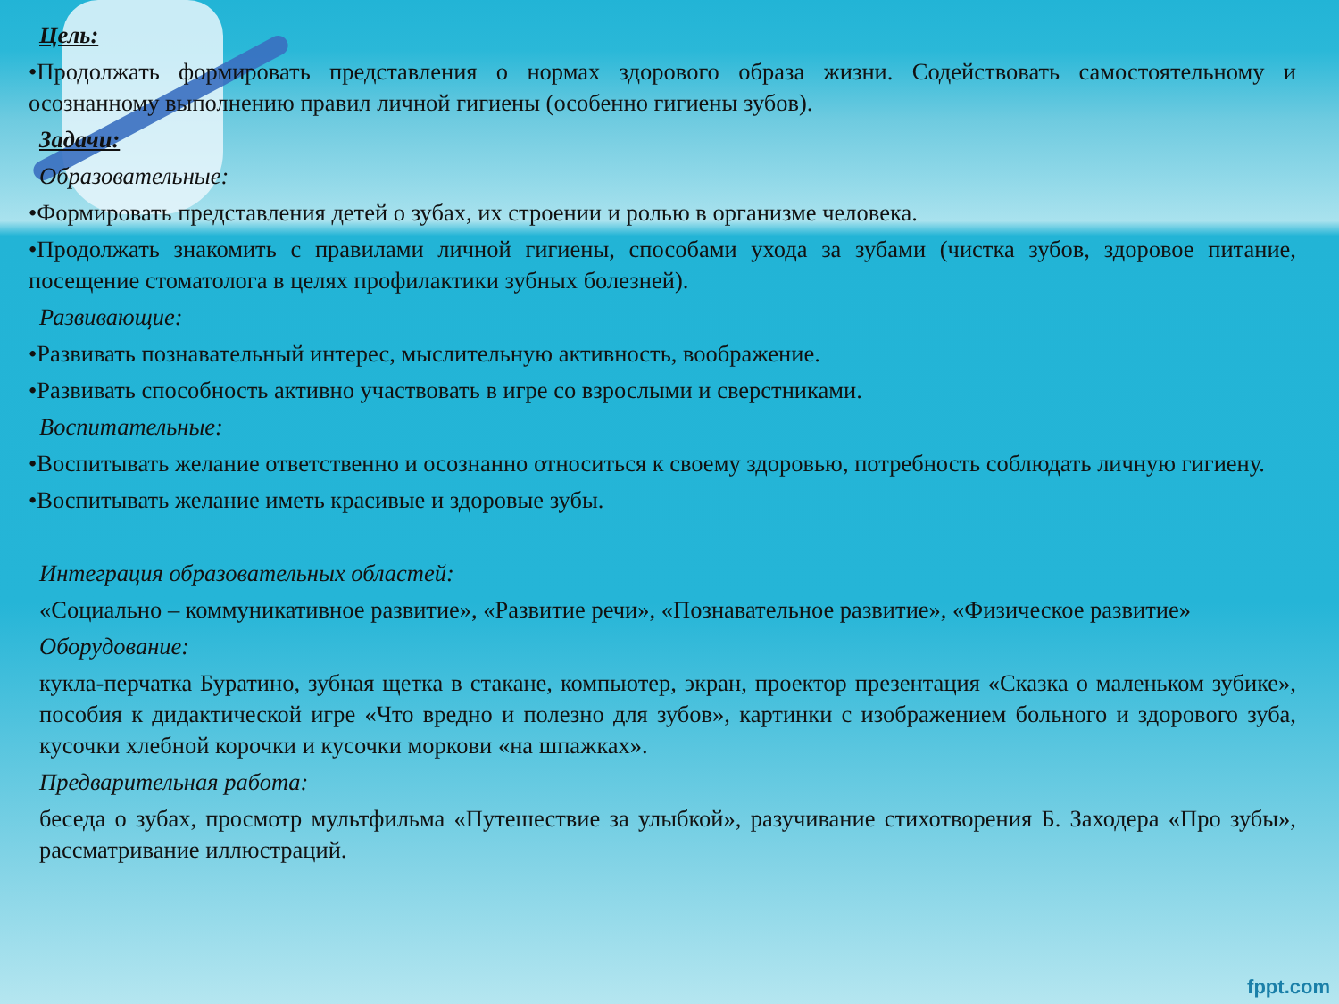Цель:
•Продолжать формировать представления о нормах здорового образа жизни. Содействовать самостоятельному и осознанному выполнению правил личной гигиены (особенно гигиены зубов).
Задачи:
Образовательные:
•Формировать представления детей о зубах, их строении и ролью в организме человека.
•Продолжать знакомить с правилами личной гигиены, способами ухода за зубами (чистка зубов, здоровое питание, посещение стоматолога в целях профилактики зубных болезней).
Развивающие:
•Развивать познавательный интерес, мыслительную активность, воображение.
•Развивать способность активно участвовать в игре со взрослыми и сверстниками.
Воспитательные:
•Воспитывать желание ответственно и осознанно относиться к своему здоровью, потребность соблюдать личную гигиену.
•Воспитывать желание иметь красивые и здоровые зубы.
Интеграция образовательных областей:
«Социально – коммуникативное развитие», «Развитие речи», «Познавательное развитие», «Физическое развитие»
Оборудование:
кукла-перчатка Буратино, зубная щетка в стакане, компьютер, экран, проектор презентация «Сказка о маленьком зубике», пособия к дидактической игре «Что вредно и полезно для зубов», картинки с изображением больного и здорового зуба, кусочки хлебной корочки и кусочки моркови «на шпажках».
Предварительная работа:
беседа о зубах, просмотр мультфильма «Путешествие за улыбкой», разучивание стихотворения Б. Заходера «Про зубы», рассматривание иллюстраций.
fppt.com